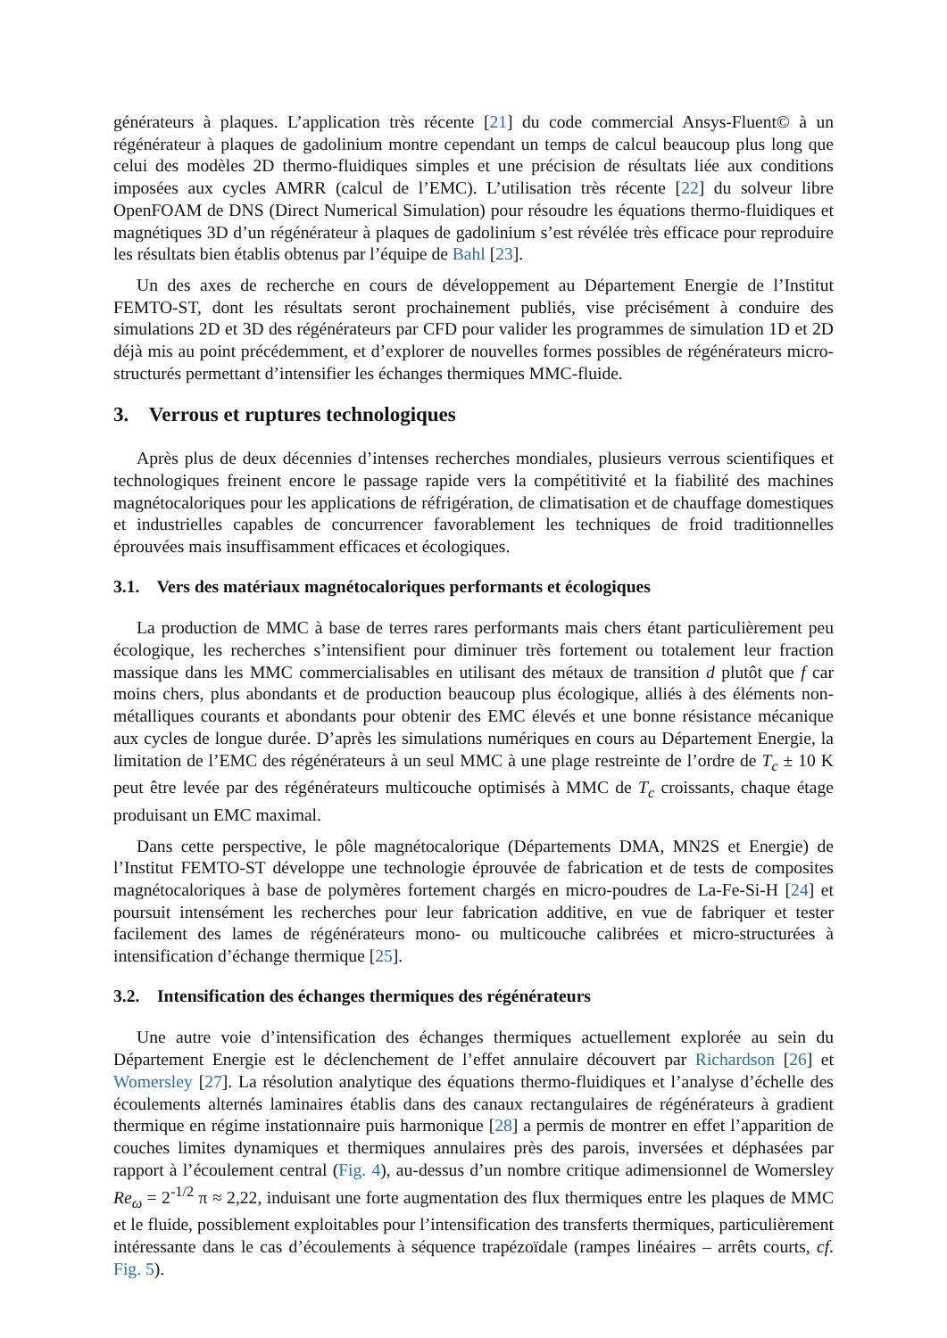générateurs à plaques. L’application très récente [21] du code commercial Ansys-Fluent© à un régénérateur à plaques de gadolinium montre cependant un temps de calcul beaucoup plus long que celui des modèles 2D thermo-fluidiques simples et une précision de résultats liée aux conditions imposées aux cycles AMRR (calcul de l’EMC). L’utilisation très récente [22] du solveur libre OpenFOAM de DNS (Direct Numerical Simulation) pour résoudre les équations thermo-fluidiques et magnétiques 3D d’un régénérateur à plaques de gadolinium s’est révélée très efficace pour reproduire les résultats bien établis obtenus par l’équipe de Bahl [23].
Un des axes de recherche en cours de développement au Département Energie de l’Institut FEMTO-ST, dont les résultats seront prochainement publiés, vise précisément à conduire des simulations 2D et 3D des régénérateurs par CFD pour valider les programmes de simulation 1D et 2D déjà mis au point précédemment, et d’explorer de nouvelles formes possibles de régénérateurs micro-structurés permettant d’intensifier les échanges thermiques MMC-fluide.
3. Verrous et ruptures technologiques
Après plus de deux décennies d’intenses recherches mondiales, plusieurs verrous scientifiques et technologiques freinent encore le passage rapide vers la compétitivité et la fiabilité des machines magnétocaloriques pour les applications de réfrigération, de climatisation et de chauffage domestiques et industrielles capables de concurrencer favorablement les techniques de froid traditionnelles éprouvées mais insuffisamment efficaces et écologiques.
3.1. Vers des matériaux magnétocaloriques performants et écologiques
La production de MMC à base de terres rares performants mais chers étant particulièrement peu écologique, les recherches s’intensifient pour diminuer très fortement ou totalement leur fraction massique dans les MMC commercialisables en utilisant des métaux de transition d plutôt que f car moins chers, plus abondants et de production beaucoup plus écologique, alliés à des éléments non-métalliques courants et abondants pour obtenir des EMC élevés et une bonne résistance mécanique aux cycles de longue durée. D’après les simulations numériques en cours au Département Energie, la limitation de l’EMC des régénérateurs à un seul MMC à une plage restreinte de l’ordre de T<sub>c</sub> ± 10 K peut être levée par des régénérateurs multicouche optimisés à MMC de T<sub>c</sub> croissants, chaque étage produisant un EMC maximal.
Dans cette perspective, le pôle magnétocalorique (Départements DMA, MN2S et Energie) de l’Institut FEMTO-ST développe une technologie éprouvée de fabrication et de tests de composites magnétocaloriques à base de polymères fortement chargés en micro-poudres de La-Fe-Si-H [24] et poursuit intensément les recherches pour leur fabrication additive, en vue de fabriquer et tester facilement des lames de régénérateurs mono- ou multicouche calibrées et micro-structurées à intensification d’échange thermique [25].
3.2. Intensification des échanges thermiques des régénérateurs
Une autre voie d’intensification des échanges thermiques actuellement explorée au sein du Département Energie est le déclenchement de l’effet annulaire découvert par Richardson [26] et Womersley [27]. La résolution analytique des équations thermo-fluidiques et l’analyse d’échelle des écoulements alternés laminaires établis dans des canaux rectangulaires de régénérateurs à gradient thermique en régime instationnaire puis harmonique [28] a permis de montrer en effet l’apparition de couches limites dynamiques et thermiques annulaires près des parois, inversées et déphasées par rapport à l’écoulement central (Fig. 4), au-dessus d’un nombre critique adimensionnel de Womersley Re<sub>ω</sub> = 2<sup>-1/2</sup> π ≈ 2,22, induisant une forte augmentation des flux thermiques entre les plaques de MMC et le fluide, possiblement exploitables pour l’intensification des transferts thermiques, particulièrement intéressante dans le cas d’écoulements à séquence trapézoïdale (rampes linéaires – arrêts courts, cf. Fig. 5).